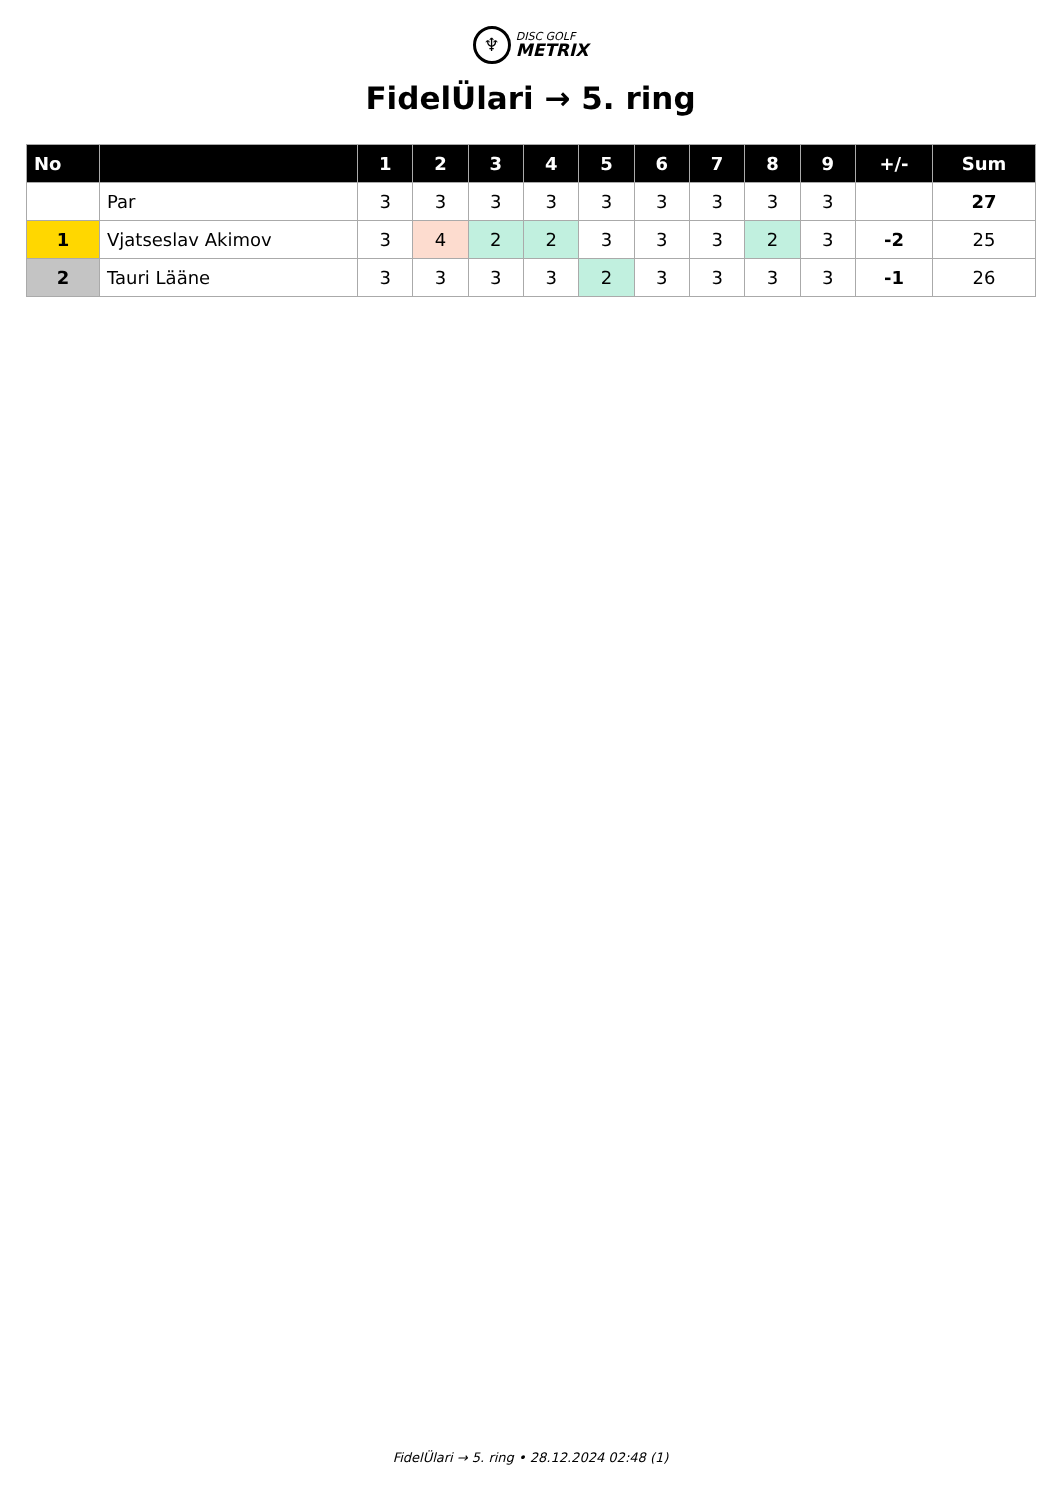♆ DISC GOLF
METRIX
FidelÜlari → 5. ring
| No | | 1 | 2 | 3 | 4 | 5 | 6 | 7 | 8 | 9 | +/- | Sum |
| --- | --- | --- | --- | --- | --- | --- | --- | --- | --- | --- | --- | --- |
| | Par | 3 | 3 | 3 | 3 | 3 | 3 | 3 | 3 | 3 | | 27 |
| 1 | Vjatseslav Akimov | 3 | 4 | 2 | 2 | 3 | 3 | 3 | 2 | 3 | -2 | 25 |
| 2 | Tauri Lääne | 3 | 3 | 3 | 3 | 2 | 3 | 3 | 3 | 3 | -1 | 26 |
FidelÜlari → 5. ring • 28.12.2024 02:48 (1)